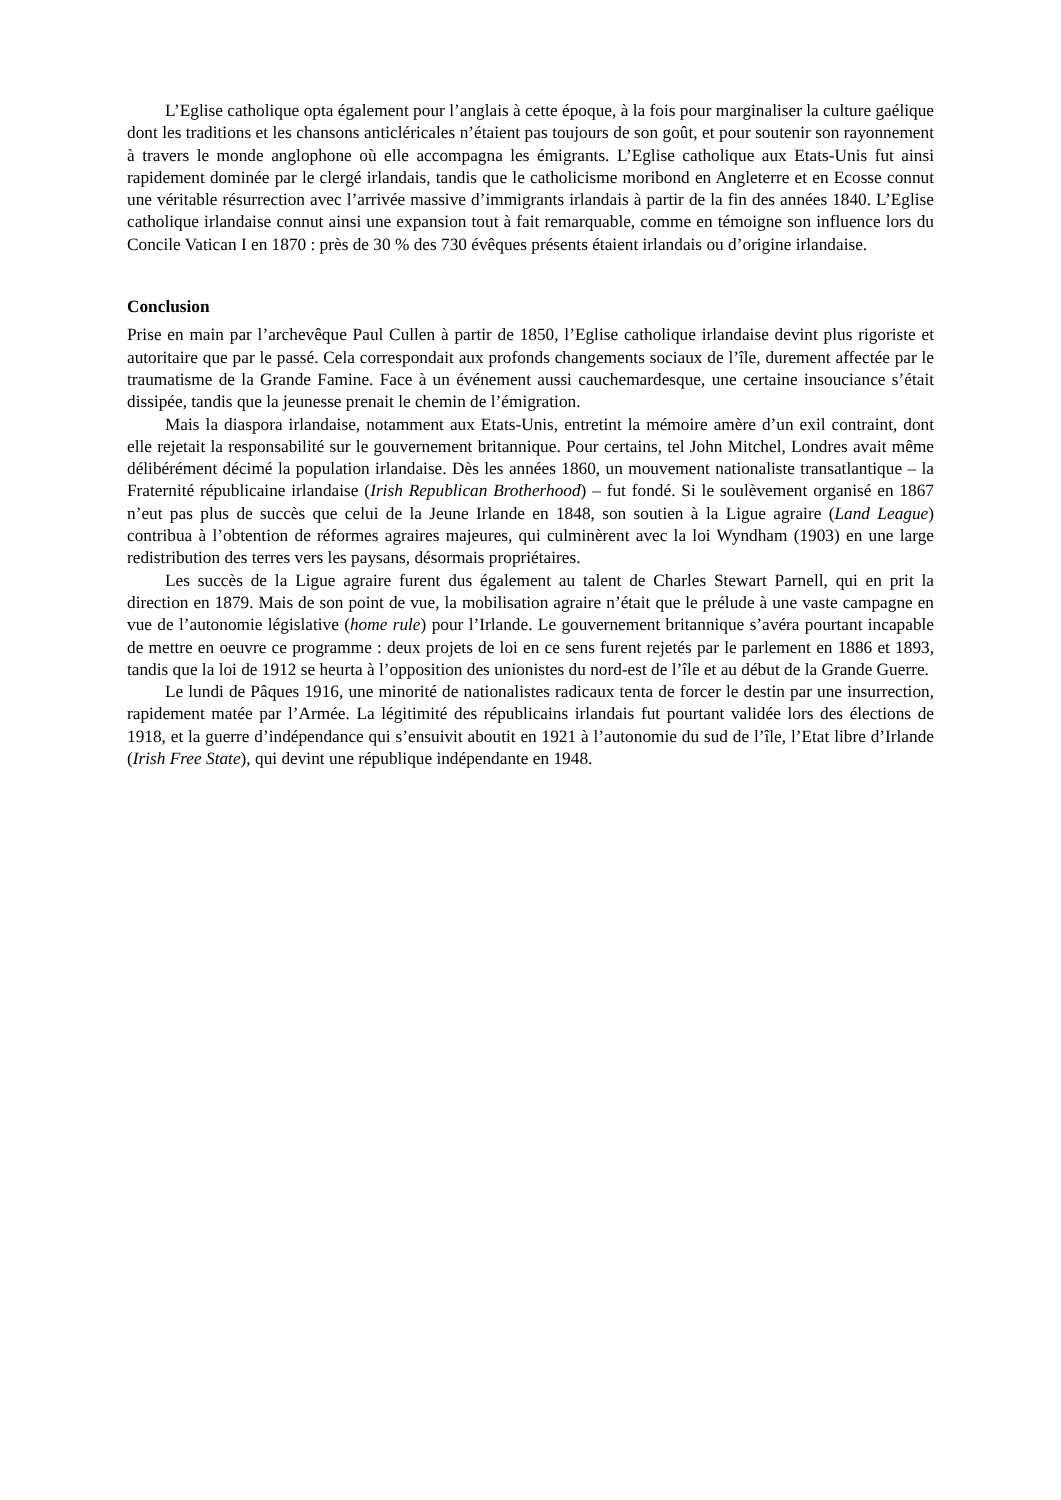L’Eglise catholique opta également pour l’anglais à cette époque, à la fois pour marginaliser la culture gaélique dont les traditions et les chansons anticléricales n’étaient pas toujours de son goût, et pour soutenir son rayonnement à travers le monde anglophone où elle accompagna les émigrants. L’Eglise catholique aux Etats-Unis fut ainsi rapidement dominée par le clergé irlandais, tandis que le catholicisme moribond en Angleterre et en Ecosse connut une véritable résurrection avec l’arrivée massive d’immigrants irlandais à partir de la fin des années 1840. L’Eglise catholique irlandaise connut ainsi une expansion tout à fait remarquable, comme en témoigne son influence lors du Concile Vatican I en 1870 : près de 30 % des 730 évêques présents étaient irlandais ou d’origine irlandaise.
Conclusion
Prise en main par l’archevêque Paul Cullen à partir de 1850, l’Eglise catholique irlandaise devint plus rigoriste et autoritaire que par le passé. Cela correspondait aux profonds changements sociaux de l’île, durement affectée par le traumatisme de la Grande Famine. Face à un événement aussi cauchemardesque, une certaine insouciance s’était dissipée, tandis que la jeunesse prenait le chemin de l’émigration.
Mais la diaspora irlandaise, notamment aux Etats-Unis, entretint la mémoire amère d’un exil contraint, dont elle rejetait la responsabilité sur le gouvernement britannique. Pour certains, tel John Mitchel, Londres avait même délibérément décimé la population irlandaise. Dès les années 1860, un mouvement nationaliste transatlantique – la Fraternité républicaine irlandaise (Irish Republican Brotherhood) – fut fondé. Si le soulèvement organisé en 1867 n’eut pas plus de succès que celui de la Jeune Irlande en 1848, son soutien à la Ligue agraire (Land League) contribua à l’obtention de réformes agraires majeures, qui culminèrent avec la loi Wyndham (1903) en une large redistribution des terres vers les paysans, désormais propriétaires.
Les succès de la Ligue agraire furent dus également au talent de Charles Stewart Parnell, qui en prit la direction en 1879. Mais de son point de vue, la mobilisation agraire n’était que le prélude à une vaste campagne en vue de l’autonomie législative (home rule) pour l’Irlande. Le gouvernement britannique s’avéra pourtant incapable de mettre en oeuvre ce programme : deux projets de loi en ce sens furent rejetés par le parlement en 1886 et 1893, tandis que la loi de 1912 se heurta à l’opposition des unionistes du nord-est de l’île et au début de la Grande Guerre.
Le lundi de Pâques 1916, une minorité de nationalistes radicaux tenta de forcer le destin par une insurrection, rapidement matée par l’Armée. La légitimité des républicains irlandais fut pourtant validée lors des élections de 1918, et la guerre d’indépendance qui s’ensuivit aboutit en 1921 à l’autonomie du sud de l’île, l’Etat libre d’Irlande (Irish Free State), qui devint une république indépendante en 1948.